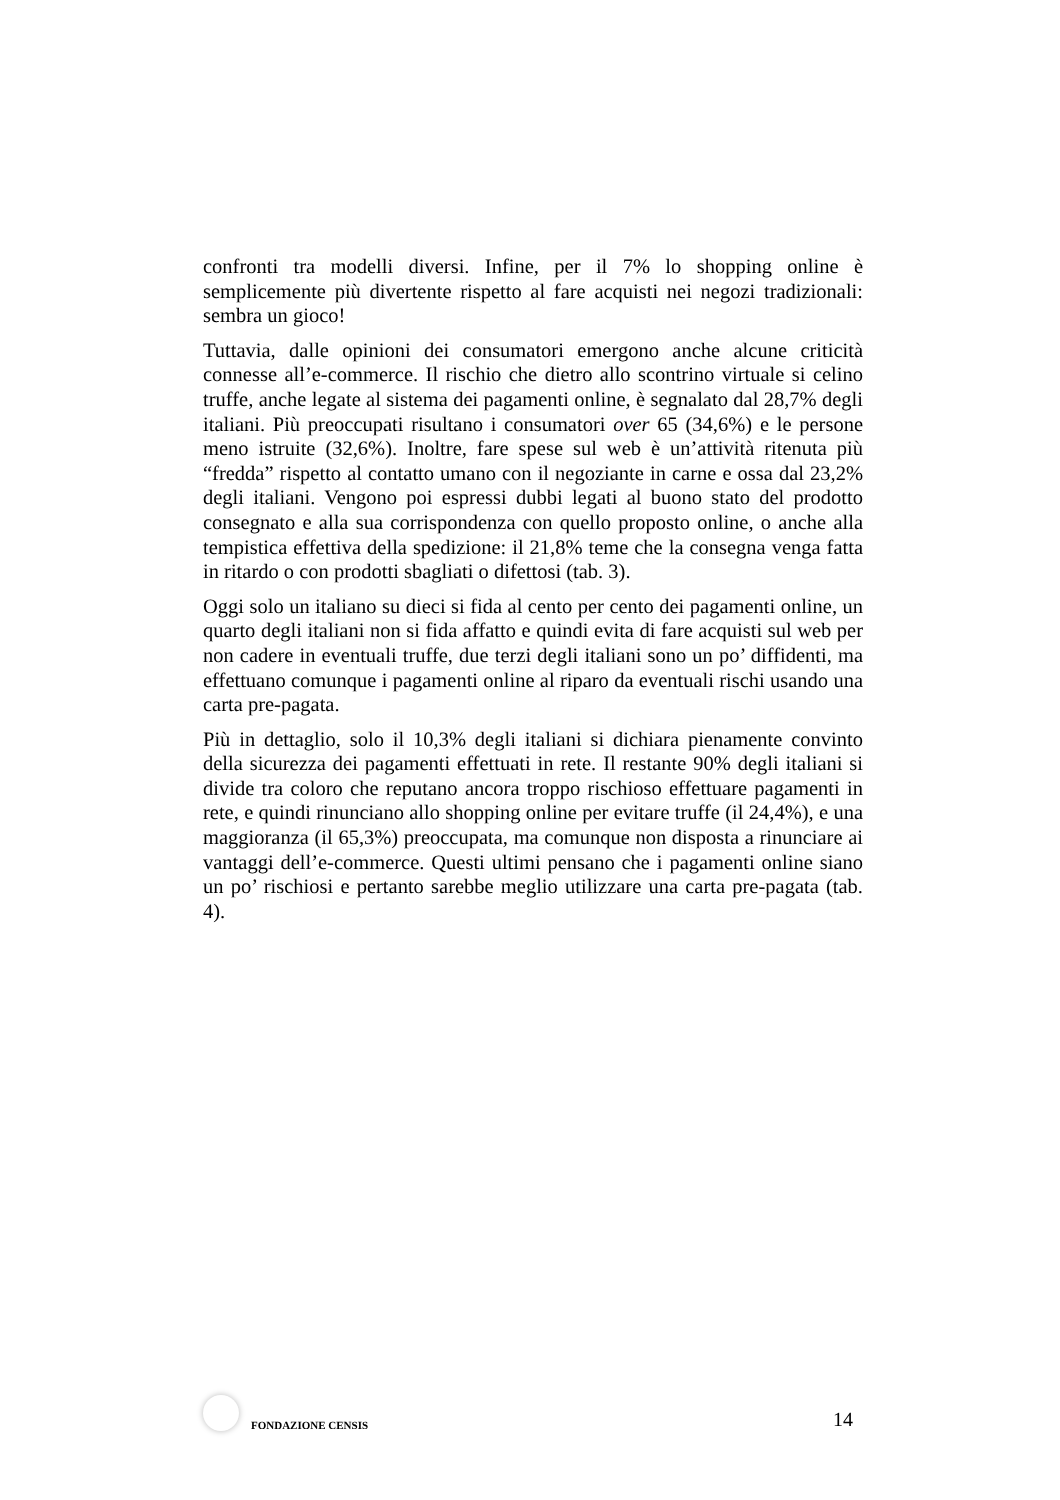confronti tra modelli diversi. Infine, per il 7% lo shopping online è semplicemente più divertente rispetto al fare acquisti nei negozi tradizionali: sembra un gioco!
Tuttavia, dalle opinioni dei consumatori emergono anche alcune criticità connesse all’e-commerce. Il rischio che dietro allo scontrino virtuale si celino truffe, anche legate al sistema dei pagamenti online, è segnalato dal 28,7% degli italiani. Più preoccupati risultano i consumatori over 65 (34,6%) e le persone meno istruite (32,6%). Inoltre, fare spese sul web è un’attività ritenuta più “fredda” rispetto al contatto umano con il negoziante in carne e ossa dal 23,2% degli italiani. Vengono poi espressi dubbi legati al buono stato del prodotto consegnato e alla sua corrispondenza con quello proposto online, o anche alla tempistica effettiva della spedizione: il 21,8% teme che la consegna venga fatta in ritardo o con prodotti sbagliati o difettosi (tab. 3).
Oggi solo un italiano su dieci si fida al cento per cento dei pagamenti online, un quarto degli italiani non si fida affatto e quindi evita di fare acquisti sul web per non cadere in eventuali truffe, due terzi degli italiani sono un po’ diffidenti, ma effettuano comunque i pagamenti online al riparo da eventuali rischi usando una carta pre-pagata.
Più in dettaglio, solo il 10,3% degli italiani si dichiara pienamente convinto della sicurezza dei pagamenti effettuati in rete. Il restante 90% degli italiani si divide tra coloro che reputano ancora troppo rischioso effettuare pagamenti in rete, e quindi rinunciano allo shopping online per evitare truffe (il 24,4%), e una maggioranza (il 65,3%) preoccupata, ma comunque non disposta a rinunciare ai vantaggi dell’e-commerce. Questi ultimi pensano che i pagamenti online siano un po’ rischiosi e pertanto sarebbe meglio utilizzare una carta pre-pagata (tab. 4).
FONDAZIONE CENSIS
14